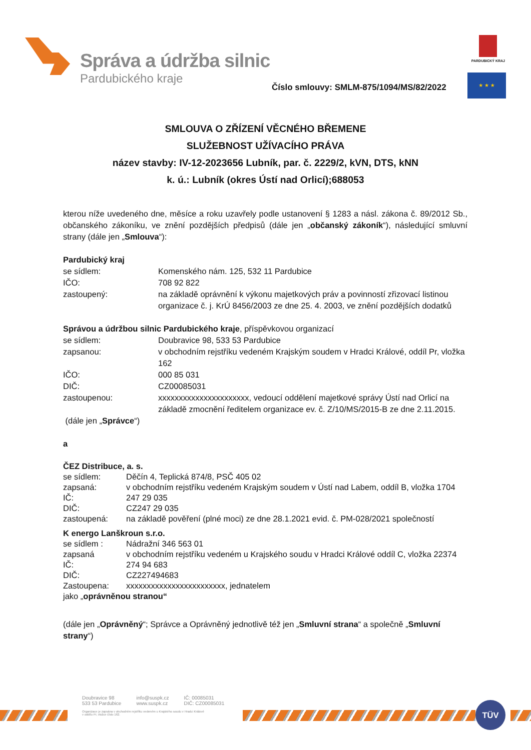Správa a údržba silnic
Pardubického kraje
PARDUBICKÝ KRAJ
Číslo smlouvy: SMLM-875/1094/MS/82/2022
★ ★ ★
SMLOUVA O ZŘÍZENÍ VĚCNÉHO BŘEMENE
SLUŽEBNOST UŽÍVACÍHO PRÁVA
název stavby: IV-12-2023656 Lubník, par. č. 2229/2, kVN, DTS, kNN
k. ú.: Lubník (okres Ústí nad Orlicí);688053
kterou níže uvedeného dne, měsíce a roku uzavřely podle ustanovení § 1283 a násl. zákona č. 89/2012 Sb., občanského zákoníku, ve znění pozdějších předpisů (dále jen „občanský zákoník“), následující smluvní strany (dále jen „Smlouva“):
Pardubický kraj
se sídlem: Komenského nám. 125, 532 11 Pardubice
IČO: 708 92 822
zastoupený: na základě oprávnění k výkonu majetkových práv a povinností zřizovací listinou organizace č. j. KrÚ 8456/2003 ze dne 25. 4. 2003, ve znění pozdějších dodatků
Správou a údržbou silnic Pardubického kraje, příspěvkovou organizací
se sídlem: Doubravice 98, 533 53 Pardubice
zapsanou: v obchodním rejstříku vedeném Krajským soudem v Hradci Králové, oddíl Pr, vložka 162
IČO: 000 85 031
DIČ: CZ00085031
zastoupenou: xxxxxxxxxxxxxxxxxxxxxx, vedoucí oddělení majetkové správy Ústí nad Orlicí na základě zmocnění ředitelem organizace ev. č. Z/10/MS/2015-B ze dne 2.11.2015.
(dále jen „Správce“)
a
ČEZ Distribuce, a. s.
se sídlem: Děčín 4, Teplická 874/8, PSČ 405 02
zapsaná: v obchodním rejstříku vedeném Krajským soudem v Ústí nad Labem, oddíl B, vložka 1704
IČ: 247 29 035
DIČ: CZ247 29 035
zastoupená: na základě pověření (plné moci) ze dne 28.1.2021 evid. č. PM-028/2021 společností
K energo Lanškroun s.r.o.
se sídlem : Nádražní 346 563 01
zapsaná v obchodním rejstříku vedeném u Krajského soudu v Hradci Králové oddíl C, vložka 22374
IČ: 274 94 683
DIČ: CZ227494683
Zastoupena: xxxxxxxxxxxxxxxxxxxxxxxx, jednatelem
jako „oprávněnou stranou“
(dále jen „Oprávněný“; Správce a Oprávněný jednotlivě též jen „Smluvní strana“ a společně „Smluvní strany“)
Doubravice 98
533 53 Pardubice
info@suspk.cz
www.suspk.cz
IČ: 00085031
DIČ: CZ00085031
Organizace je zapsána v obchodním rejstříku vedeném u Krajského soudu v Hradci Králové
v oddílu Pr, vložce číslo 162.
TÜV